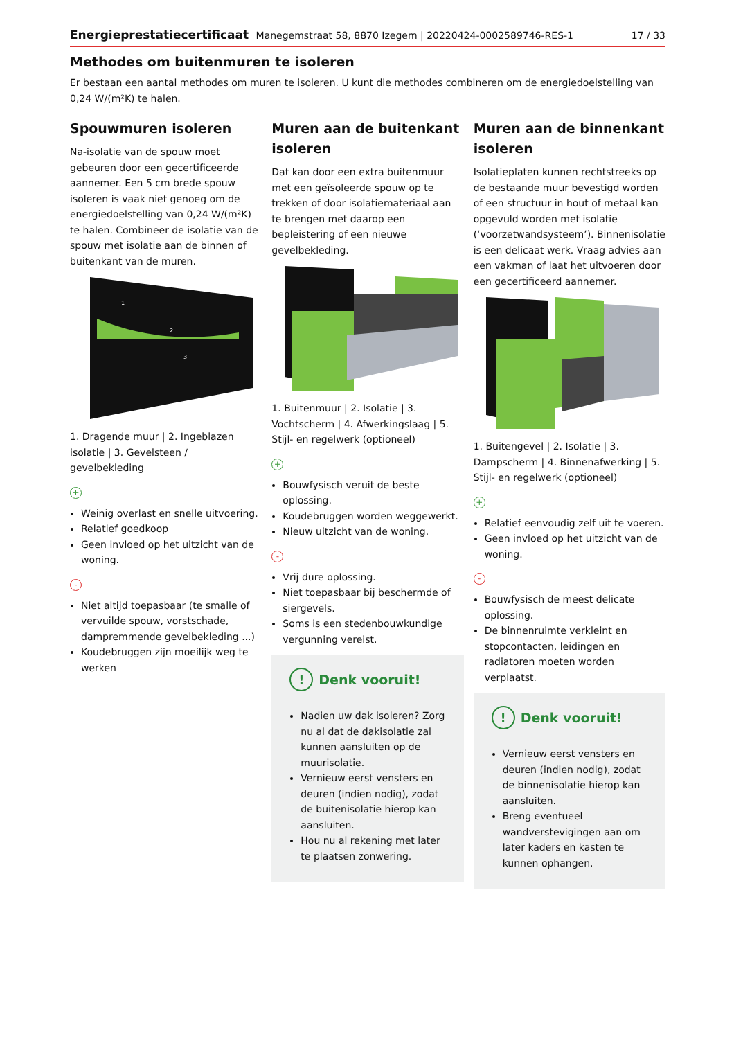Energieprestatiecertificaat Manegemstraat 58, 8870 Izegem | 20220424-0002589746-RES-1 17 / 33
Methodes om buitenmuren te isoleren
Er bestaan een aantal methodes om muren te isoleren. U kunt die methodes combineren om de energiedoelstelling van 0,24 W/(m²K) te halen.
Spouwmuren isoleren
Na-isolatie van de spouw moet gebeuren door een gecertificeerde aannemer. Een 5 cm brede spouw isoleren is vaak niet genoeg om de energiedoelstelling van 0,24 W/(m²K) te halen. Combineer de isolatie van de spouw met isolatie aan de binnen of buitenkant van de muren.
1
2
3
1. Dragende muur | 2. Ingeblazen isolatie | 3. Gevelsteen / gevelbekleding
+
Weinig overlast en snelle uitvoering.
Relatief goedkoop
Geen invloed op het uitzicht van de woning.
-
Niet altijd toepasbaar (te smalle of vervuilde spouw, vorstschade, dampremmende gevelbekleding ...)
Koudebruggen zijn moeilijk weg te werken
Muren aan de buitenkant isoleren
Dat kan door een extra buitenmuur met een geïsoleerde spouw op te trekken of door isolatiemateriaal aan te brengen met daarop een bepleistering of een nieuwe gevelbekleding.
1. Buitenmuur | 2. Isolatie | 3. Vochtscherm | 4. Afwerkingslaag | 5. Stijl- en regelwerk (optioneel)
+
Bouwfysisch veruit de beste oplossing.
Koudebruggen worden weggewerkt.
Nieuw uitzicht van de woning.
-
Vrij dure oplossing.
Niet toepasbaar bij beschermde of siergevels.
Soms is een stedenbouwkundige vergunning vereist.
! Denk vooruit!
Nadien uw dak isoleren? Zorg nu al dat de dakisolatie zal kunnen aansluiten op de muurisolatie.
Vernieuw eerst vensters en deuren (indien nodig), zodat de buitenisolatie hierop kan aansluiten.
Hou nu al rekening met later te plaatsen zonwering.
Muren aan de binnenkant isoleren
Isolatieplaten kunnen rechtstreeks op de bestaande muur bevestigd worden of een structuur in hout of metaal kan opgevuld worden met isolatie (‘voorzetwandsysteem’). Binnenisolatie is een delicaat werk. Vraag advies aan een vakman of laat het uitvoeren door een gecertificeerd aannemer.
1. Buitengevel | 2. Isolatie | 3. Dampscherm | 4. Binnenafwerking | 5. Stijl- en regelwerk (optioneel)
+
Relatief eenvoudig zelf uit te voeren.
Geen invloed op het uitzicht van de woning.
-
Bouwfysisch de meest delicate oplossing.
De binnenruimte verkleint en stopcontacten, leidingen en radiatoren moeten worden verplaatst.
! Denk vooruit!
Vernieuw eerst vensters en deuren (indien nodig), zodat de binnenisolatie hierop kan aansluiten.
Breng eventueel wandverstevigingen aan om later kaders en kasten te kunnen ophangen.